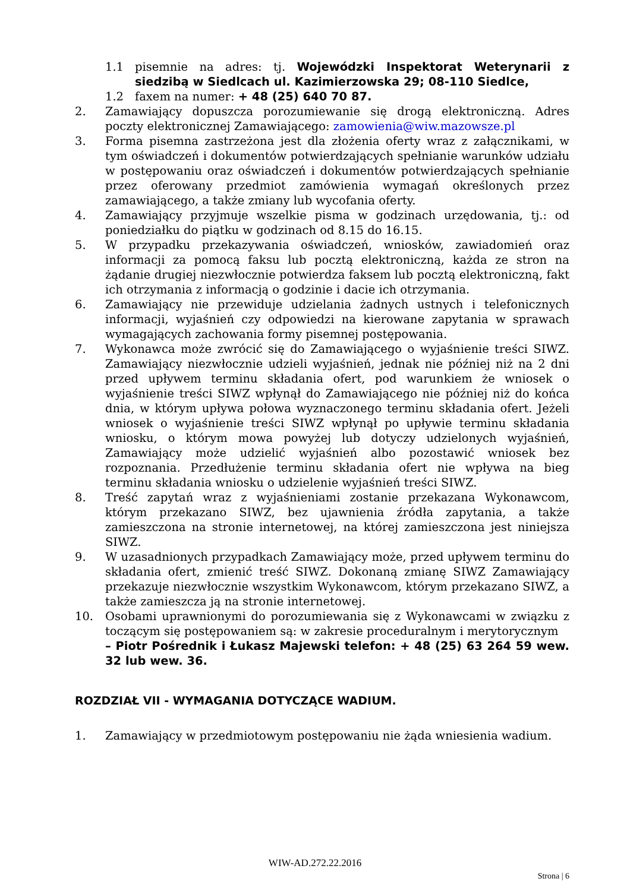1.1 pisemnie na adres: tj. Wojewódzki Inspektorat Weterynarii z siedzibą w Siedlcach ul. Kazimierzowska 29; 08-110 Siedlce,
1.2 faxem na numer: + 48 (25) 640 70 87.
2. Zamawiający dopuszcza porozumiewanie się drogą elektroniczną. Adres poczty elektronicznej Zamawiającego: zamowienia@wiw.mazowsze.pl
3. Forma pisemna zastrzeżona jest dla złożenia oferty wraz z załącznikami, w tym oświadczeń i dokumentów potwierdzających spełnianie warunków udziału w postępowaniu oraz oświadczeń i dokumentów potwierdzających spełnianie przez oferowany przedmiot zamówienia wymagań określonych przez zamawiającego, a także zmiany lub wycofania oferty.
4. Zamawiający przyjmuje wszelkie pisma w godzinach urzędowania, tj.: od poniedziałku do piątku w godzinach od 8.15 do 16.15.
5. W przypadku przekazywania oświadczeń, wniosków, zawiadomień oraz informacji za pomocą faksu lub pocztą elektroniczną, każda ze stron na żądanie drugiej niezwłocznie potwierdza faksem lub pocztą elektroniczną, fakt ich otrzymania z informacją o godzinie i dacie ich otrzymania.
6. Zamawiający nie przewiduje udzielania żadnych ustnych i telefonicznych informacji, wyjaśnień czy odpowiedzi na kierowane zapytania w sprawach wymagających zachowania formy pisemnej postępowania.
7. Wykonawca może zwrócić się do Zamawiającego o wyjaśnienie treści SIWZ. Zamawiający niezwłocznie udzieli wyjaśnień, jednak nie później niż na 2 dni przed upływem terminu składania ofert, pod warunkiem że wniosek o wyjaśnienie treści SIWZ wpłynął do Zamawiającego nie później niż do końca dnia, w którym upływa połowa wyznaczonego terminu składania ofert. Jeżeli wniosek o wyjaśnienie treści SIWZ wpłynął po upływie terminu składania wniosku, o którym mowa powyżej lub dotyczy udzielonych wyjaśnień, Zamawiający może udzielić wyjaśnień albo pozostawić wniosek bez rozpoznania. Przedłużenie terminu składania ofert nie wpływa na bieg terminu składania wniosku o udzielenie wyjaśnień treści SIWZ.
8. Treść zapytań wraz z wyjaśnieniami zostanie przekazana Wykonawcom, którym przekazano SIWZ, bez ujawnienia źródła zapytania, a także zamieszczona na stronie internetowej, na której zamieszczona jest niniejsza SIWZ.
9. W uzasadnionych przypadkach Zamawiający może, przed upływem terminu do składania ofert, zmienić treść SIWZ. Dokonaną zmianę SIWZ Zamawiający przekazuje niezwłocznie wszystkim Wykonawcom, którym przekazano SIWZ, a także zamieszcza ją na stronie internetowej.
10. Osobami uprawnionymi do porozumiewania się z Wykonawcami w związku z toczącym się postępowaniem są: w zakresie proceduralnym i merytorycznym
– Piotr Pośrednik i Łukasz Majewski telefon: + 48 (25) 63 264 59 wew. 32 lub wew. 36.
ROZDZIAŁ VII - WYMAGANIA DOTYCZĄCE WADIUM.
1. Zamawiający w przedmiotowym postępowaniu nie żąda wniesienia wadium.
WIW-AD.272.22.2016
Strona | 6